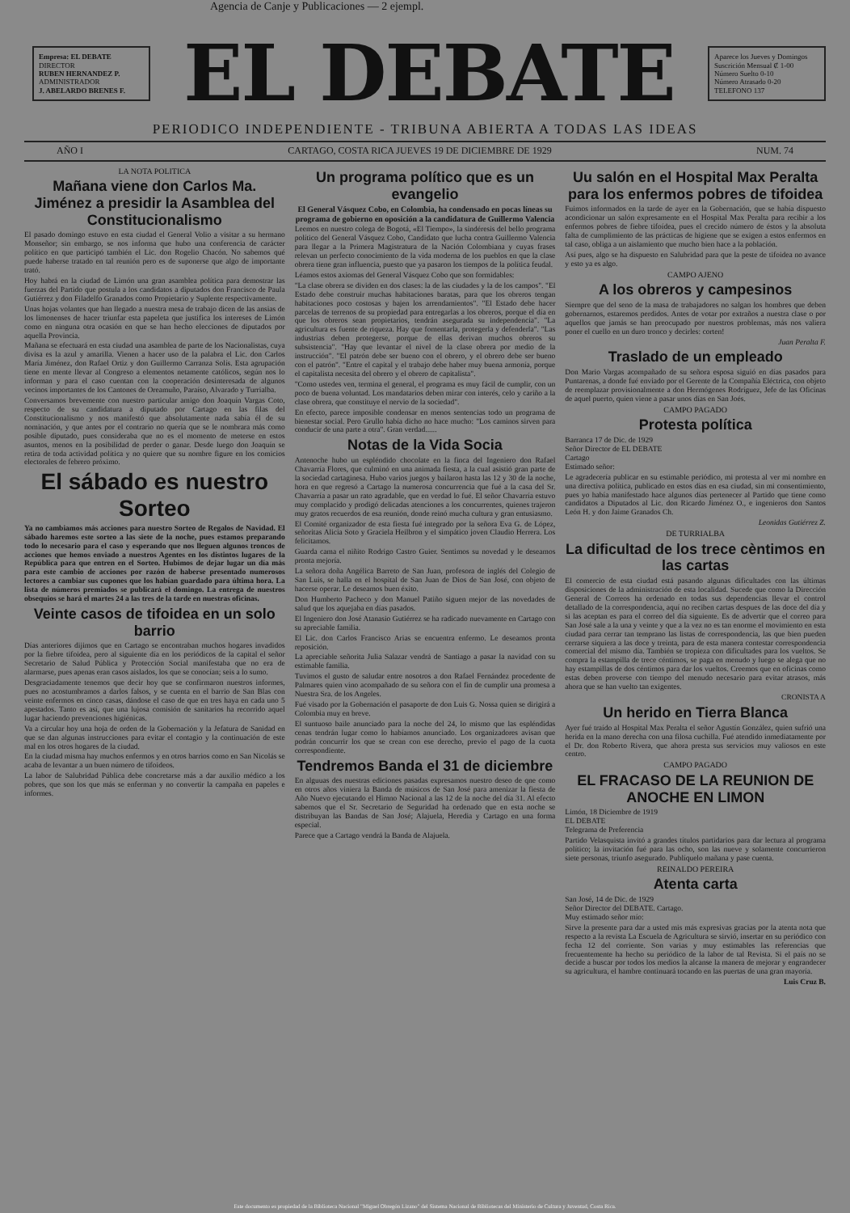Agencia de Canje y Publicaciones — 2 ejempl.
Empresa: EL DEBATE
DIRECTOR
RUBEN HERNANDEZ P.
ADMINISTRADOR
J. ABELARDO BRENES F.
EL DEBATE
Aparece los Jueves y Domingos
Suscrición Mensual ₡ 1-00
Número Suelto 0-10
Número Atrasado 0-20
TELEFONO 137
PERIODICO INDEPENDIENTE - TRIBUNA ABIERTA A TODAS LAS IDEAS
AÑO I CARTAGO, COSTA RICA JUEVES 19 DE DICIEMBRE DE 1929 NUM. 74
LA NOTA POLITICA
Mañana viene don Carlos Ma. Jiménez a presidir la Asamblea del Constitucionalismo
El pasado domingo estuvo en esta ciudad el General Volio a visitar a su hermano Monseñor; sin embargo, se nos informa que hubo una conferencia de carácter político en que participó también el Lic. don Rogelio Chacón. No sabemos qué puede haberse tratado en tal reunión pero es de suponerse que algo de importante trató.
Hoy habrá en la ciudad de Limón una gran asamblea política para demostrar las fuerzas del Partido que postula a los candidatos a diputados don Francisco de Paula Gutiérrez y don Filadelfo Granados como Propietario y Suplente respectivamente.
Unas hojas volantes que han llegado a nuestra mesa de trabajo dicen de las ansias de los limonenses de hacer triunfar esta papeleta que justifica los intereses de Limón como en ninguna otra ocasión en que se han hecho elecciones de diputados por aquella Provincia.
Mañana se efectuará en esta ciudad una asamblea de parte de los Nacionalistas, cuya divisa es la azul y amarilla. Vienen a hacer uso de la palabra el Lic. don Carlos María Jiménez, don Rafael Ortiz y don Guillermo Carranza Solís. Esta agrupación tiene en mente llevar al Congreso a elementos netamente católicos, según nos lo informan y para el caso cuentan con la cooperación desinteresada de algunos vecinos importantes de los Cantones de Oreamuño, Paraíso, Alvarado y Turrialba.
Conversamos brevemente con nuestro particular amigo don Joaquín Vargas Coto, respecto de su candidatura a diputado por Cartago en las filas del Constitucionalismo y nos manifestó que absolutamente nada sabía él de su nominación, y que antes por el contrario no quería que se le nombrara más como posible diputado, pues consideraba que no es el momento de meterse en estos asuntos, menos en la posibilidad de perder o ganar. Desde luego don Joaquín se retira de toda actividad política y no quiere que su nombre figure en los comicios electorales de febrero próximo.
El sábado es nuestro Sorteo
Ya no cambiamos más acciones para nuestro Sorteo de Regalos de Navidad. El sábado haremos este sorteo a las siete de la noche, pues estamos preparando todo lo necesario para el caso y esperando que nos lleguen algunos troncos de acciones que hemos enviado a nuestros Agentes en los distintos lugares de la República para que entren en el Sorteo. Hubimos de dejar lugar un día más para este cambio de acciones por razón de haberse presentado numerosos lectores a cambiar sus cupones que los habían guardado para última hora. La lista de números premiados se publicará el domingo. La entrega de nuestros obsequios se hará el martes 24 a las tres de la tarde en nuestras oficinas.
Veinte casos de tifoidea en un solo barrio
Días anteriores dijimos que en Cartago se encontraban muchos hogares invadidos por la fiebre tifoidea, pero al siguiente día en los periódicos de la capital el señor Secretario de Salud Pública y Protección Social manifestaba que no era de alarmarse, pues apenas eran casos aislados, los que se conocían; seis a lo sumo.
Desgraciadamente tenemos que decir hoy que se confirmaron nuestros informes, pues no acostumbramos a darlos falsos, y se cuenta en el barrio de San Blas con veinte enfermos en cinco casas, dándose el caso de que en tres haya en cada uno 5 apestados. Tanto es así, que una lujosa comisión de sanitarios ha recorrido aquel lugar haciendo prevenciones higiénicas.
Va a circular hoy una hoja de orden de la Gobernación y la Jefatura de Sanidad en que se dan algunas instrucciones para evitar el contagio y la continuación de este mal en los otros hogares de la ciudad.
En la ciudad misma hay muchos enfermos y en otros barrios como en San Nicolás se acaba de levantar a un buen número de tifoideos.
La labor de Salubridad Pública debe concretarse más a dar auxilio médico a los pobres, que son los que más se enferman y no convertir la campaña en papeles e informes.
Un programa político que es un evangelio
El General Vásquez Cobo, en Colombia, ha condensado en pocas líneas su programa de gobierno en oposición a la candidatura de Guillermo Valencia
Leemos en nuestro colega de Bogotá, «El Tiempo», la sindéresis del bello programa político del General Vásquez Cobo, Candidato que lucha contra Guillermo Valencia para llegar a la Primera Magistratura de la Nación Colombiana y cuyas frases relevan un perfecto conocimiento de la vida moderna de los pueblos en que la clase obrera tiene gran influencia, puesto que ya pasaron los tiempos de la política feudal.
Léamos estos axiomas del General Vásquez Cobo que son formidables:
"La clase obrera se dividen en dos clases: la de las ciudades y la de los campos". "El Estado debe construir muchas habitaciones baratas, para que los obreros tengan habitaciones poco costosas y bajen los arrendamientos". "El Estado debe hacer parcelas de terrenos de su propiedad para entregarlas a los obreros, porque el día en que los obreros sean propietarios, tendrán asegurada su independencia". "La agricultura es fuente de riqueza. Hay que fomentarla, protegerla y defenderla". "Las industrias deben protegerse, porque de ellas derivan muchos obreros su subsistencia". "Hay que levantar el nivel de la clase obrera por medio de la instrucción". "El patrón debe ser bueno con el obrero, y el obrero debe ser bueno con el patrón". "Entre el capital y el trabajo debe haber muy buena armonía, porque el capitalista necesita del obrero y el obrero de capitalista".
"Como ustedes ven, termina el general, el programa es muy fácil de cumplir, con un poco de buena voluntad. Los mandatarios deben mirar con interés, celo y cariño a la clase obrera, que constituye el nervio de la sociedad".
En efecto, parece imposible condensar en menos sentencias todo un programa de bienestar social. Pero Grullo había dicho no hace mucho: "Los caminos sirven para conducir de una parte a otra". Gran verdad......
Notas de la Vida Socia
Antenoche hubo un espléndido chocolate en la finca del Ingeniero don Rafael Chavarría Flores, que culminó en una animada fiesta, a la cual asistió gran parte de la sociedad cartaginesa. Hubo varios juegos y bailaron hasta las 12 y 30 de la noche, hora en que regresó a Cartago la numerosa concurrencia que fué a la casa del Sr. Chavarría a pasar un rato agradable, que en verdad lo fué. El señor Chavarría estuvo muy complacido y prodigó delicadas atenciones a los concurrentes, quienes trajeron muy gratos recuerdos de esa reunión, donde reinó mucha cultura y gran entusiasmo.
El Comité organizador de esta fiesta fué integrado por la señora Eva G. de López, señoritas Alicia Soto y Graciela Heilbron y el simpático joven Claudio Herrera. Los felicitamos.
Guarda cama el niñito Rodrigo Castro Guier. Sentimos su novedad y le deseamos pronta mejoría.
La señora doña Angélica Barreto de San Juan, profesora de inglés del Colegio de San Luis, se halla en el hospital de San Juan de Dios de San José, con objeto de hacerse operar. Le deseamos buen éxito.
Don Humberto Pacheco y don Manuel Patiño siguen mejor de las novedades de salud que los aquejaba en días pasados.
El Ingeniero don José Atanasio Gutiérrez se ha radicado nuevamente en Cartago con su apreciable familia.
El Lic. don Carlos Francisco Arias se encuentra enfermo. Le deseamos pronta reposición.
La apreciable señorita Julia Salazar vendrá de Santiago a pasar la navidad con su estimable familia.
Tuvimos el gusto de saludar entre nosotros a don Rafael Fernández procedente de Palmares quien vino acompañado de su señora con el fin de cumplir una promesa a Nuestra Sra. de los Angeles.
Fué visado por la Gobernación el pasaporte de don Luis G. Nossa quien se dirigirá a Colombia muy en breve.
El suntuoso baile anunciado para la noche del 24, lo mismo que las espléndidas cenas tendrán lugar como lo habíamos anunciado. Los organizadores avisan que podrán concurrir los que se crean con ese derecho, previo el pago de la cuota correspondiente.
Tendremos Banda el 31 de diciembre
En alguuas des nuestras ediciones pasadas expresamos nuestro deseo de qne como en otros años viniera la Banda de músicos de San José para amenizar la fiesta de Año Nuevo ejecutando el Himno Nacional a las 12 de la noche del día 31. Al efecto sabemos que el Sr. Secretario de Seguridad ha ordenado que en esta noche se distribuyan las Bandas de San José; Alajuela, Heredia y Cartago en una forma especial.
Parece que a Cartago vendrá la Banda de Alajuela.
Uu salón en el Hospital Max Peralta para los enfermos pobres de tifoidea
Fuimos informados en la tarde de ayer en la Gobernación, que se había dispuesto acondicionar un salón expresamente en el Hospital Max Peralta para recibir a los enfermos pobres de fiebre tifoídea, pues el crecido número de éstos y la absoluta falta de cumplimiento de las prácticas de higiene que se exigen a estos enfermos en tal caso, obliga a un aislamiento que mucho bien hace a la población.
Así pues, algo se ha dispuesto en Salubridad para que la peste de tifoidea no avance y esto ya es algo.
CAMPO AJENO
A los obreros y campesinos
Siempre que del seno de la masa de trabajadores no salgan los hombres que deben gobernarnos, estaremos perdidos. Antes de votar por extraños a nuestra clase o por aquellos que jamás se han preocupado por nuestros problemas, más nos valiera poner el cuello en un duro tronco y decirles: corten!
Juan Peralta F.
Traslado de un empleado
Don Mario Vargas acompañado de su señora esposa siguió en días pasados para Puntarenas, a donde fué enviado por el Gerente de la Compañía Eléctrica, con objeto de reemplazar provisionalmente a don Hermógenes Rodríguez, Jefe de las Oficinas de aquel puerto, quien viene a pasar unos días en San Joés.
CAMPO PAGADO
Protesta política
Barranca 17 de Dic. de 1929
Señor Director de EL DEBATE
Cartago
Estimado señor:
Le agradecería publicar en su estimable periódico, mi protesta al ver mi nombre en una directiva política, publicado en estos días en esa ciudad, sin mi consentimiento, pues yo había manifestado hace algunos días pertenecer al Partido que tiene como candidatos a Diputados al Lic. don Ricardo Jiménez O., e ingenieros don Santos León H. y don Jaime Granados Ch.
Leonidas Gutiérrez Z.
DE TURRIALBA
La dificultad de los trece cèntimos en las cartas
El comercio de esta ciudad está pasando algunas dificultades con las últimas disposiciones de la administración de esta localidad. Sucede que como la Dirección General de Correos ha ordenado en todas sus dependencias llevar el control detallado de la correspondencia, aquí no reciben cartas despues de las doce del día y si las aceptan es para el correo del día siguiente. Es de advertir que el correo para San José sale a la una y veinte y que a la vez no es tan enorme el movimiento en esta ciudad para cerrar tan temprano las listas de correspondencia, las que bien pueden cerrarse siquiera a las doce y treinta, para de esta manera contestar correspondencia comercial del mismo día. También se tropieza con dificultades para los vueltos. Se compra la estampilla de trece céntimos, se paga en menudo y luego se alega que no hay estampillas de dos céntimos para dar los vueltos. Creemos que en oficinas como estas deben proverse con tiempo del menudo necesario para evitar atrasos, más ahora que se han vuelto tan exigentes.
CRONISTA A
Un herido en Tierra Blanca
Ayer fué traído al Hospital Max Peralta el señor Agustín González, quien sufrió una herida en la mano derecha con una filosa cuchilla. Fué atendido inmediatamente por el Dr. don Roberto Rivera, que ahora presta sus servicios muy valiosos en este centro.
CAMPO PAGADO
EL FRACASO DE LA REUNION DE ANOCHE EN LIMON
Limón, 18 Diciembre de 1919
EL DEBATE
Telegrama de Preferencia
Partido Velasquista invitó a grandes títulos partidarios para dar lectura al programa político; la invitación fué para las ocho, son las nueve y solamente concurrieron siete personas, triunfo asegurado. Publíquelo mañana y pase cuenta.
REINALDO PEREIRA
Atenta carta
San José, 14 de Dic. de 1929
Señor Director del DEBATE. Cartago.
Muy estimado señor mío:
Sirve la presente para dar a usted mis más expresivas gracias por la atenta nota que respecto a la revista La Escuela de Agricultura se sirvió, insertar en su periódico con fecha 12 del corriente. Son varias y muy estimables las referencias que frecuentemente ha hecho su periódico de la labor de tal Revista. Si el país no se decide a buscar por todos los medios la alcanse la manera de mejorar y engrandecer su agricultura, el hambre continuará tocando en las puertas de una gran mayoría.
Luis Cruz B.
Este documento es propiedad de la Biblioteca Nacional "Miguel Obregón Lizano" del Sistema Nacional de Bibliotecas del Ministerio de Cultura y Juventud, Costa Rica.